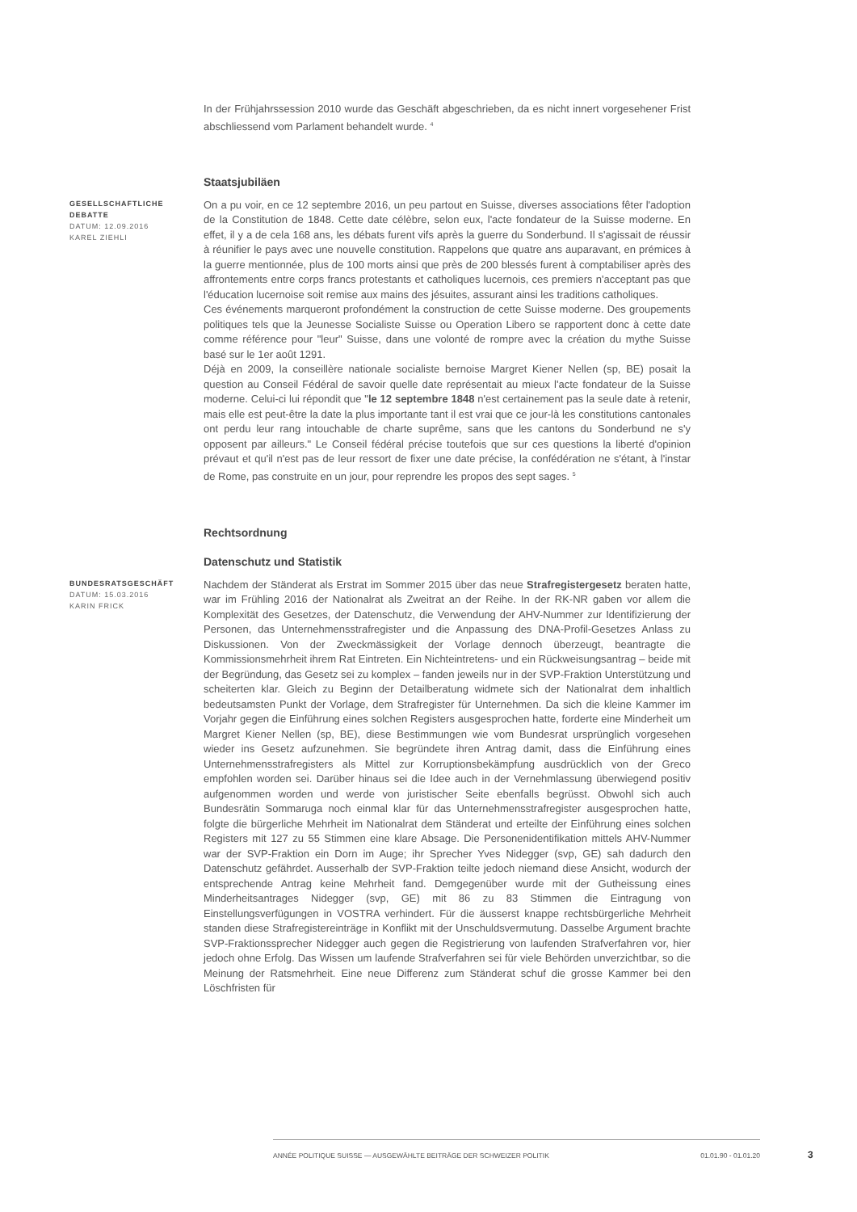In der Frühjahrssession 2010 wurde das Geschäft abgeschrieben, da es nicht innert vorgesehener Frist abschliessend vom Parlament behandelt wurde. <sup>4</sup>
Staatsjubiläen
GESELLSCHAFTLICHE DEBATTE
DATUM: 12.09.2016
KAREL ZIEHLI
On a pu voir, en ce 12 septembre 2016, un peu partout en Suisse, diverses associations fêter l'adoption de la Constitution de 1848. Cette date célèbre, selon eux, l'acte fondateur de la Suisse moderne. En effet, il y a de cela 168 ans, les débats furent vifs après la guerre du Sonderbund. Il s'agissait de réussir à réunifier le pays avec une nouvelle constitution. Rappelons que quatre ans auparavant, en prémices à la guerre mentionnée, plus de 100 morts ainsi que près de 200 blessés furent à comptabiliser après des affrontements entre corps francs protestants et catholiques lucernois, ces premiers n'acceptant pas que l'éducation lucernoise soit remise aux mains des jésuites, assurant ainsi les traditions catholiques.
Ces événements marqueront profondément la construction de cette Suisse moderne. Des groupements politiques tels que la Jeunesse Socialiste Suisse ou Operation Libero se rapportent donc à cette date comme référence pour "leur" Suisse, dans une volonté de rompre avec la création du mythe Suisse basé sur le 1er août 1291.
Déjà en 2009, la conseillère nationale socialiste bernoise Margret Kiener Nellen (sp, BE) posait la question au Conseil Fédéral de savoir quelle date représentait au mieux l'acte fondateur de la Suisse moderne. Celui-ci lui répondit que "le 12 septembre 1848 n'est certainement pas la seule date à retenir, mais elle est peut-être la date la plus importante tant il est vrai que ce jour-là les constitutions cantonales ont perdu leur rang intouchable de charte suprême, sans que les cantons du Sonderbund ne s'y opposent par ailleurs." Le Conseil fédéral précise toutefois que sur ces questions la liberté d'opinion prévaut et qu'il n'est pas de leur ressort de fixer une date précise, la confédération ne s'étant, à l'instar de Rome, pas construite en un jour, pour reprendre les propos des sept sages. <sup>5</sup>
Rechtsordnung
Datenschutz und Statistik
BUNDESRATSGESCHÄFT
DATUM: 15.03.2016
KARIN FRICK
Nachdem der Ständerat als Erstrat im Sommer 2015 über das neue Strafregistergesetz beraten hatte, war im Frühling 2016 der Nationalrat als Zweitrat an der Reihe. In der RK-NR gaben vor allem die Komplexität des Gesetzes, der Datenschutz, die Verwendung der AHV-Nummer zur Identifizierung der Personen, das Unternehmensstrafregister und die Anpassung des DNA-Profil-Gesetzes Anlass zu Diskussionen. Von der Zweckmässigkeit der Vorlage dennoch überzeugt, beantragte die Kommissionsmehrheit ihrem Rat Eintreten. Ein Nichteintretens- und ein Rückweisungsantrag – beide mit der Begründung, das Gesetz sei zu komplex – fanden jeweils nur in der SVP-Fraktion Unterstützung und scheiterten klar. Gleich zu Beginn der Detailberatung widmete sich der Nationalrat dem inhaltlich bedeutsamsten Punkt der Vorlage, dem Strafregister für Unternehmen. Da sich die kleine Kammer im Vorjahr gegen die Einführung eines solchen Registers ausgesprochen hatte, forderte eine Minderheit um Margret Kiener Nellen (sp, BE), diese Bestimmungen wie vom Bundesrat ursprünglich vorgesehen wieder ins Gesetz aufzunehmen. Sie begründete ihren Antrag damit, dass die Einführung eines Unternehmensstrafregisters als Mittel zur Korruptionsbekämpfung ausdrücklich von der Greco empfohlen worden sei. Darüber hinaus sei die Idee auch in der Vernehmlassung überwiegend positiv aufgenommen worden und werde von juristischer Seite ebenfalls begrüsst. Obwohl sich auch Bundesrätin Sommaruga noch einmal klar für das Unternehmensstrafregister ausgesprochen hatte, folgte die bürgerliche Mehrheit im Nationalrat dem Ständerat und erteilte der Einführung eines solchen Registers mit 127 zu 55 Stimmen eine klare Absage. Die Personenidentifikation mittels AHV-Nummer war der SVP-Fraktion ein Dorn im Auge; ihr Sprecher Yves Nidegger (svp, GE) sah dadurch den Datenschutz gefährdet. Ausserhalb der SVP-Fraktion teilte jedoch niemand diese Ansicht, wodurch der entsprechende Antrag keine Mehrheit fand. Demgegenüber wurde mit der Gutheissung eines Minderheitsantrages Nidegger (svp, GE) mit 86 zu 83 Stimmen die Eintragung von Einstellungsverfügungen in VOSTRA verhindert. Für die äusserst knappe rechtsbürgerliche Mehrheit standen diese Strafregistereinträge in Konflikt mit der Unschuldsvermutung. Dasselbe Argument brachte SVP-Fraktionssprecher Nidegger auch gegen die Registrierung von laufenden Strafverfahren vor, hier jedoch ohne Erfolg. Das Wissen um laufende Strafverfahren sei für viele Behörden unverzichtbar, so die Meinung der Ratsmehrheit. Eine neue Differenz zum Ständerat schuf die grosse Kammer bei den Löschfristen für
ANNÉE POLITIQUE SUISSE — AUSGEWÄHLTE BEITRÄGE DER SCHWEIZER POLITIK 01.01.90 - 01.01.20
3